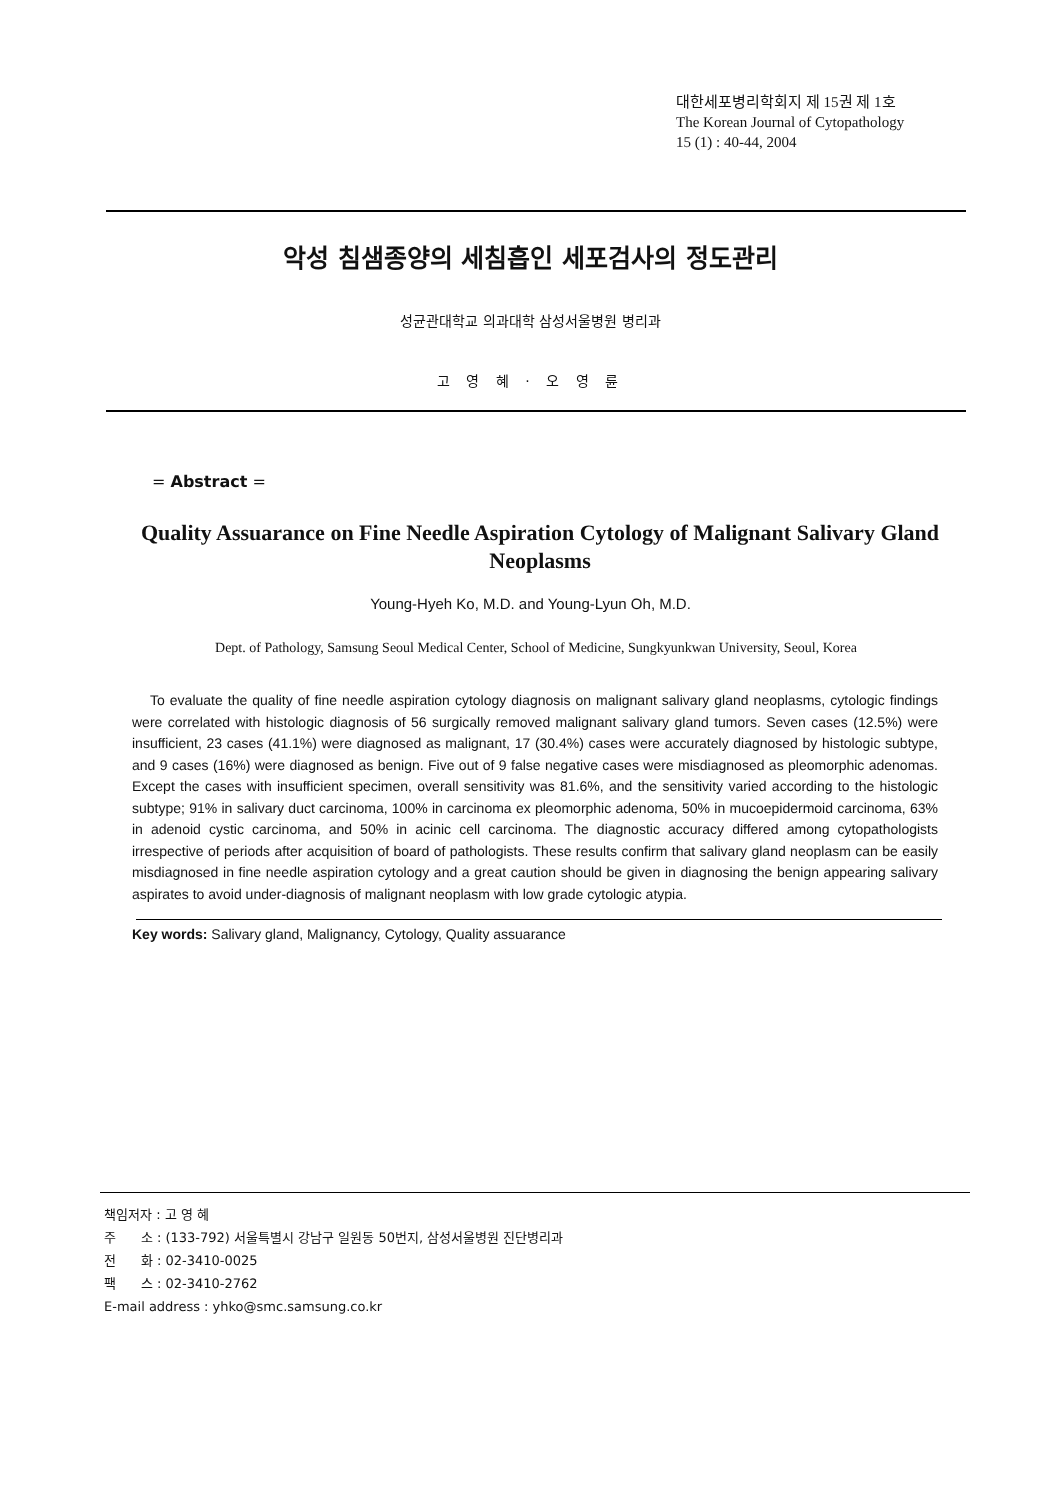대한세포병리학회지 제 15권 제 1호
The Korean Journal of Cytopathology
15 (1) : 40-44, 2004
악성 침샘종양의 세침흡인 세포검사의 정도관리
성균관대학교 의과대학 삼성서울병원 병리과
고 영 혜 · 오 영 륜
= Abstract =
Quality Assuarance on Fine Needle Aspiration Cytology of Malignant Salivary Gland Neoplasms
Young-Hyeh Ko, M.D. and Young-Lyun Oh, M.D.
Dept. of Pathology, Samsung Seoul Medical Center, School of Medicine, Sungkyunkwan University, Seoul, Korea
To evaluate the quality of fine needle aspiration cytology diagnosis on malignant salivary gland neoplasms, cytologic findings were correlated with histologic diagnosis of 56 surgically removed malignant salivary gland tumors. Seven cases (12.5%) were insufficient, 23 cases (41.1%) were diagnosed as malignant, 17 (30.4%) cases were accurately diagnosed by histologic subtype, and 9 cases (16%) were diagnosed as benign. Five out of 9 false negative cases were misdiagnosed as pleomorphic adenomas. Except the cases with insufficient specimen, overall sensitivity was 81.6%, and the sensitivity varied according to the histologic subtype; 91% in salivary duct carcinoma, 100% in carcinoma ex pleomorphic adenoma, 50% in mucoepidermoid carcinoma, 63% in adenoid cystic carcinoma, and 50% in acinic cell carcinoma. The diagnostic accuracy differed among cytopathologists irrespective of periods after acquisition of board of pathologists. These results confirm that salivary gland neoplasm can be easily misdiagnosed in fine needle aspiration cytology and a great caution should be given in diagnosing the benign appearing salivary aspirates to avoid under-diagnosis of malignant neoplasm with low grade cytologic atypia.
Key words: Salivary gland, Malignancy, Cytology, Quality assuarance
책임저자 : 고 영 혜
주 소 : (133-792) 서울특별시 강남구 일원동 50번지, 삼성서울병원 진단병리과
전 화 : 02-3410-0025
팩 스 : 02-3410-2762
E-mail address : yhko@smc.samsung.co.kr